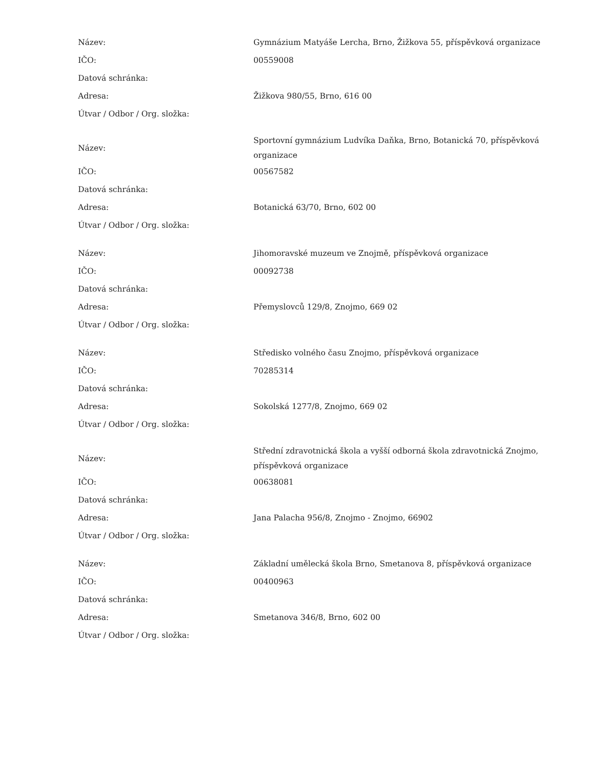| Název: | Gymnázium Matyáše Lercha, Brno, Žižkova 55, příspěvková organizace |
| IČO: | 00559008 |
| Datová schránka: | |
| Adresa: | Žižkova 980/55, Brno, 616 00 |
| Útvar / Odbor / Org. složka: | |
| Název: | Sportovní gymnázium Ludvíka Daňka, Brno, Botanická 70, příspěvková organizace |
| IČO: | 00567582 |
| Datová schránka: | |
| Adresa: | Botanická 63/70, Brno, 602 00 |
| Útvar / Odbor / Org. složka: | |
| Název: | Jihomoravské muzeum ve Znojmě, příspěvková organizace |
| IČO: | 00092738 |
| Datová schránka: | |
| Adresa: | Přemyslovců 129/8, Znojmo, 669 02 |
| Útvar / Odbor / Org. složka: | |
| Název: | Středisko volného času Znojmo, příspěvková organizace |
| IČO: | 70285314 |
| Datová schránka: | |
| Adresa: | Sokolská 1277/8, Znojmo, 669 02 |
| Útvar / Odbor / Org. složka: | |
| Název: | Střední zdravotnická škola a vyšší odborná škola zdravotnická Znojmo, příspěvková organizace |
| IČO: | 00638081 |
| Datová schránka: | |
| Adresa: | Jana Palacha 956/8, Znojmo - Znojmo, 66902 |
| Útvar / Odbor / Org. složka: | |
| Název: | Základní umělecká škola Brno, Smetanova 8, příspěvková organizace |
| IČO: | 00400963 |
| Datová schránka: | |
| Adresa: | Smetanova 346/8, Brno, 602 00 |
| Útvar / Odbor / Org. složka: | |